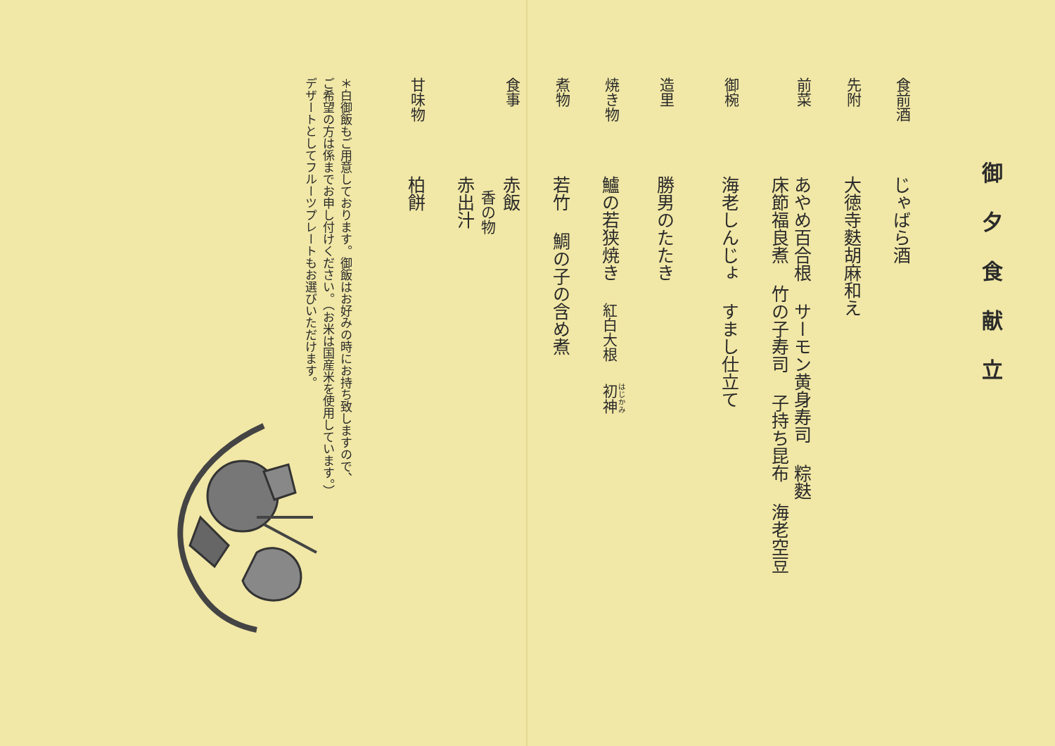御夕食献立
食前酒じゃばら酒
先附大徳寺麩胡麻和え
前菜あやめ百合根 サーモン黄身寿司 粽麩
床節福良煮 竹の子寿司 子持ち昆布 海老空豆
御椀海老しんじょ すまし仕立て
造里勝男のたたき
焼き物鱸の若狭焼き 紅白大根 初神
煮物若竹 鯛の子の含め煮
食事赤飯
香の物
赤出汁
甘味物柏餅
＊白御飯もご用意しております。御飯はお好みの時にお持ち致しますので、
ご希望の方は係までお申し付けください。（お米は国産米を使用しています。）
デザートとしてフルーツプレートもお選びいただけます。